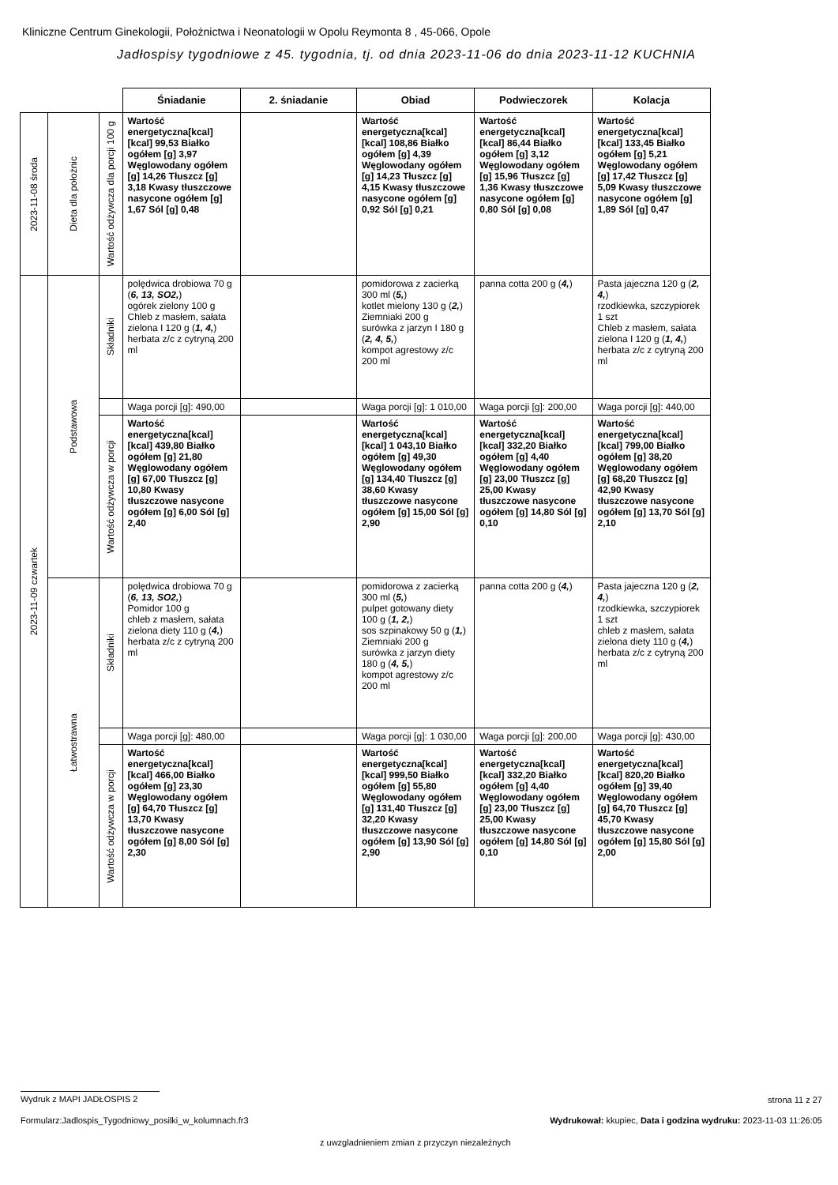Kliniczne Centrum Ginekologii, Położnictwa i Neonatologii w Opolu Reymonta 8 , 45-066, Opole
Jadłospisy tygodniowe z 45. tygodnia, tj. od dnia 2023-11-06 do dnia 2023-11-12 KUCHNIA
| | | | Śniadanie | 2. śniadanie | Obiad | Podwieczorek | Kolacja |
| 2023-11-08 środa | Dieta dla położnic | Wartość odżywcza dla porcji 100 g | Wartość energetyczna[kcal] [kcal] 99,53 Białko ogółem [g] 3,97 Węglowodany ogółem [g] 14,26 Tłuszcz [g] 3,18 Kwasy tłuszczowe nasycone ogółem [g] 1,67 Sól [g] 0,48 | | Wartość energetyczna[kcal] [kcal] 108,86 Białko ogółem [g] 4,39 Węglowodany ogółem [g] 14,23 Tłuszcz [g] 4,15 Kwasy tłuszczowe nasycone ogółem [g] 0,92 Sól [g] 0,21 | Wartość energetyczna[kcal] [kcal] 86,44 Białko ogółem [g] 3,12 Węglowodany ogółem [g] 15,96 Tłuszcz [g] 1,36 Kwasy tłuszczowe nasycone ogółem [g] 0,80 Sól [g] 0,08 | Wartość energetyczna[kcal] [kcal] 133,45 Białko ogółem [g] 5,21 Węglowodany ogółem [g] 17,42 Tłuszcz [g] 5,09 Kwasy tłuszczowe nasycone ogółem [g] 1,89 Sól [g] 0,47 |
| 2023-11-09 czwartek | Podstawowa | Składniki | polędwica drobiowa 70 g ( 6, 13, SO2, ) ogórek zielony 100 g Chleb z masłem, sałata zielona I 120 g ( 1, 4, ) herbata z/c z cytryną 200 ml | | pomidorowa z zacierką 300 ml ( 5, ) kotlet mielony 130 g ( 2, ) Ziemniaki 200 g surówka z jarzyn I 180 g ( 2, 4, 5, ) kompot agrestowy z/c 200 ml | panna cotta 200 g ( 4, ) | Pasta jajeczna 120 g ( 2, 4, ) rzodkiewka, szczypiorek 1 szt Chleb z masłem, sałata zielona I 120 g ( 1, 4, ) herbata z/c z cytryną 200 ml |
| | | | Waga porcji [g]: 490,00 | | Waga porcji [g]: 1 010,00 | Waga porcji [g]: 200,00 | Waga porcji [g]: 440,00 |
| | | Wartość odżywcza w porcji | Wartość energetyczna[kcal] [kcal] 439,80 Białko ogółem [g] 21,80 Węglowodany ogółem [g] 67,00 Tłuszcz [g] 10,80 Kwasy tłuszczowe nasycone ogółem [g] 6,00 Sól [g] 2,40 | | Wartość energetyczna[kcal] [kcal] 1 043,10 Białko ogółem [g] 49,30 Węglowodany ogółem [g] 134,40 Tłuszcz [g] 38,60 Kwasy tłuszczowe nasycone ogółem [g] 15,00 Sól [g] 2,90 | Wartość energetyczna[kcal] [kcal] 332,20 Białko ogółem [g] 4,40 Węglowodany ogółem [g] 23,00 Tłuszcz [g] 25,00 Kwasy tłuszczowe nasycone ogółem [g] 14,80 Sól [g] 0,10 | Wartość energetyczna[kcal] [kcal] 799,00 Białko ogółem [g] 38,20 Węglowodany ogółem [g] 68,20 Tłuszcz [g] 42,90 Kwasy tłuszczowe nasycone ogółem [g] 13,70 Sól [g] 2,10 |
| | Łatwostrawna | Składniki | polędwica drobiowa 70 g ( 6, 13, SO2, ) Pomidor 100 g chleb z masłem, sałata zielona diety 110 g ( 4, ) herbata z/c z cytryną 200 ml | | pomidorowa z zacierką 300 ml ( 5, ) pulpet gotowany diety 100 g ( 1, 2, ) sos szpinakowy 50 g ( 1, ) Ziemniaki 200 g surówka z jarzyn diety 180 g ( 4, 5, ) kompot agrestowy z/c 200 ml | panna cotta 200 g ( 4, ) | Pasta jajeczna 120 g ( 2, 4, ) rzodkiewka, szczypiorek 1 szt chleb z masłem, sałata zielona diety 110 g ( 4, ) herbata z/c z cytryną 200 ml |
| | | | Waga porcji [g]: 480,00 | | Waga porcji [g]: 1 030,00 | Waga porcji [g]: 200,00 | Waga porcji [g]: 430,00 |
| | | Wartość odżywcza w porcji | Wartość energetyczna[kcal] [kcal] 466,00 Białko ogółem [g] 23,30 Węglowodany ogółem [g] 64,70 Tłuszcz [g] 13,70 Kwasy tłuszczowe nasycone ogółem [g] 8,00 Sól [g] 2,30 | | Wartość energetyczna[kcal] [kcal] 999,50 Białko ogółem [g] 55,80 Węglowodany ogółem [g] 131,40 Tłuszcz [g] 32,20 Kwasy tłuszczowe nasycone ogółem [g] 13,90 Sól [g] 2,90 | Wartość energetyczna[kcal] [kcal] 332,20 Białko ogółem [g] 4,40 Węglowodany ogółem [g] 23,00 Tłuszcz [g] 25,00 Kwasy tłuszczowe nasycone ogółem [g] 14,80 Sól [g] 0,10 | Wartość energetyczna[kcal] [kcal] 820,20 Białko ogółem [g] 39,40 Węglowodany ogółem [g] 64,70 Tłuszcz [g] 45,70 Kwasy tłuszczowe nasycone ogółem [g] 15,80 Sól [g] 2,00 |
Wydruk z MAPI JADŁOSPIS 2 strona 11 z 27
Formularz:Jadlospis_Tygodniowy_posilki_w_kolumnach.fr3
Wydrukował: kkupiec, Data i godzina wydruku: 2023-11-03 11:26:05
z uwzgladnieniem zmian z przyczyn niezależnych